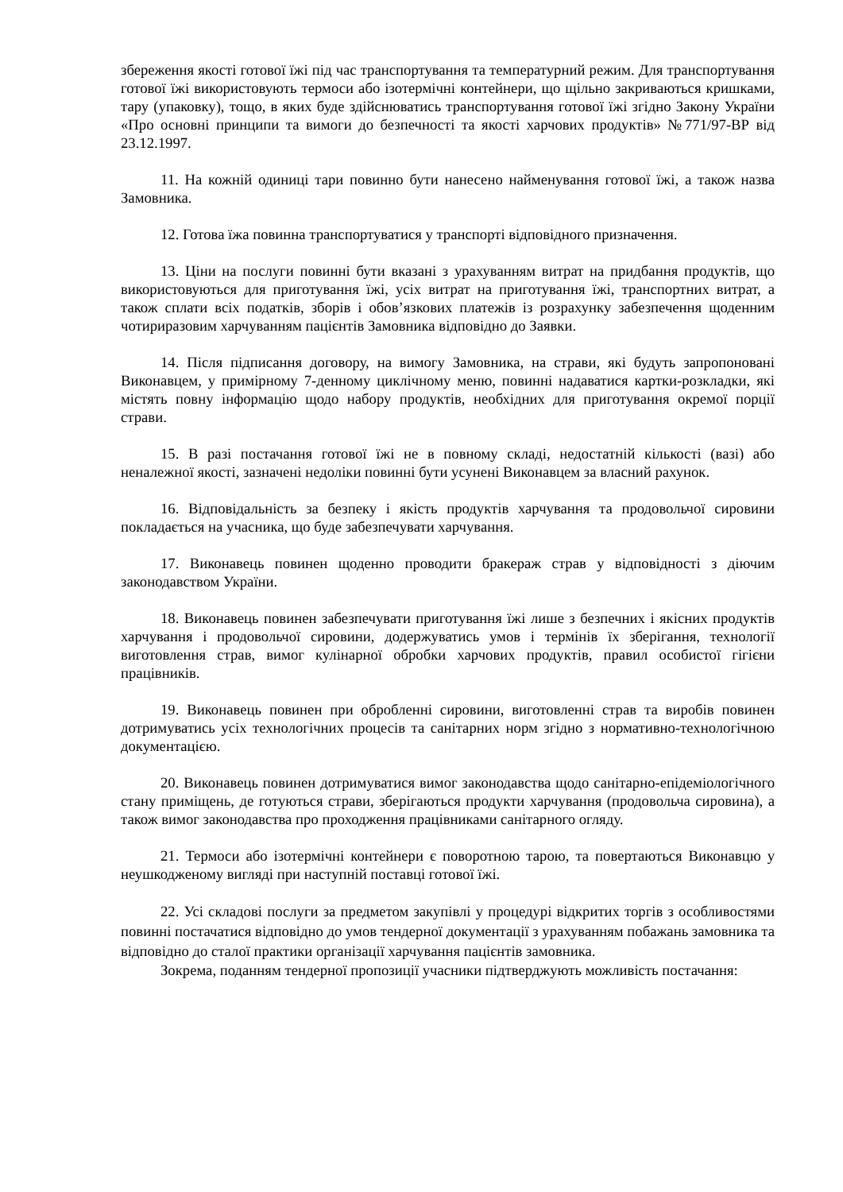збереження якості готової їжі під час транспортування та температурний режим. Для транспортування готової їжі використовують термоси або ізотермічні контейнери, що щільно закриваються кришками, тару (упаковку), тощо, в яких буде здійснюватись транспортування готової їжі згідно Закону України «Про основні принципи та вимоги до безпечності та якості харчових продуктів» №771/97-ВР від 23.12.1997.
11. На кожній одиниці тари повинно бути нанесено найменування готової їжі, а також назва Замовника.
12. Готова їжа повинна транспортуватися у транспорті відповідного призначення.
13. Ціни на послуги повинні бути вказані з урахуванням витрат на придбання продуктів, що використовуються для приготування їжі, усіх витрат на приготування їжі, транспортних витрат, а також сплати всіх податків, зборів і обов’язкових платежів із розрахунку забезпечення щоденним чотириразовим харчуванням пацієнтів Замовника відповідно до Заявки.
14. Після підписання договору, на вимогу Замовника, на страви, які будуть запропоновані Виконавцем, у примірному 7-денному циклічному меню, повинні надаватися картки-розкладки, які містять повну інформацію щодо набору продуктів, необхідних для приготування окремої порції страви.
15. В разі постачання готової їжі не в повному складі, недостатній кількості (вазі) або неналежної якості, зазначені недоліки повинні бути усунені Виконавцем за власний рахунок.
16. Відповідальність за безпеку і якість продуктів харчування та продовольчої сировини покладається на учасника, що буде забезпечувати харчування.
17. Виконавець повинен щоденно проводити бракераж страв у відповідності з діючим законодавством України.
18. Виконавець повинен забезпечувати приготування їжі лише з безпечних і якісних продуктів харчування і продовольчої сировини, додержуватись умов і термінів їх зберігання, технології виготовлення страв, вимог кулінарної обробки харчових продуктів, правил особистої гігієни працівників.
19. Виконавець повинен при обробленні сировини, виготовленні страв та виробів повинен дотримуватись усіх технологічних процесів та санітарних норм згідно з нормативно-технологічною документацією.
20. Виконавець повинен дотримуватися вимог законодавства щодо санітарно-епідеміологічного стану приміщень, де готуються страви, зберігаються продукти харчування (продовольча сировина), а також вимог законодавства про проходження працівниками санітарного огляду.
21. Термоси або ізотермічні контейнери є поворотною тарою, та повертаються Виконавцю у неушкодженому вигляді при наступній поставці готової їжі.
22. Усі складові послуги за предметом закупівлі у процедурі відкритих торгів з особливостями повинні постачатися відповідно до умов тендерної документації з урахуванням побажань замовника та відповідно до сталої практики організації харчування пацієнтів замовника.
Зокрема, поданням тендерної пропозиції учасники підтверджують можливість постачання: